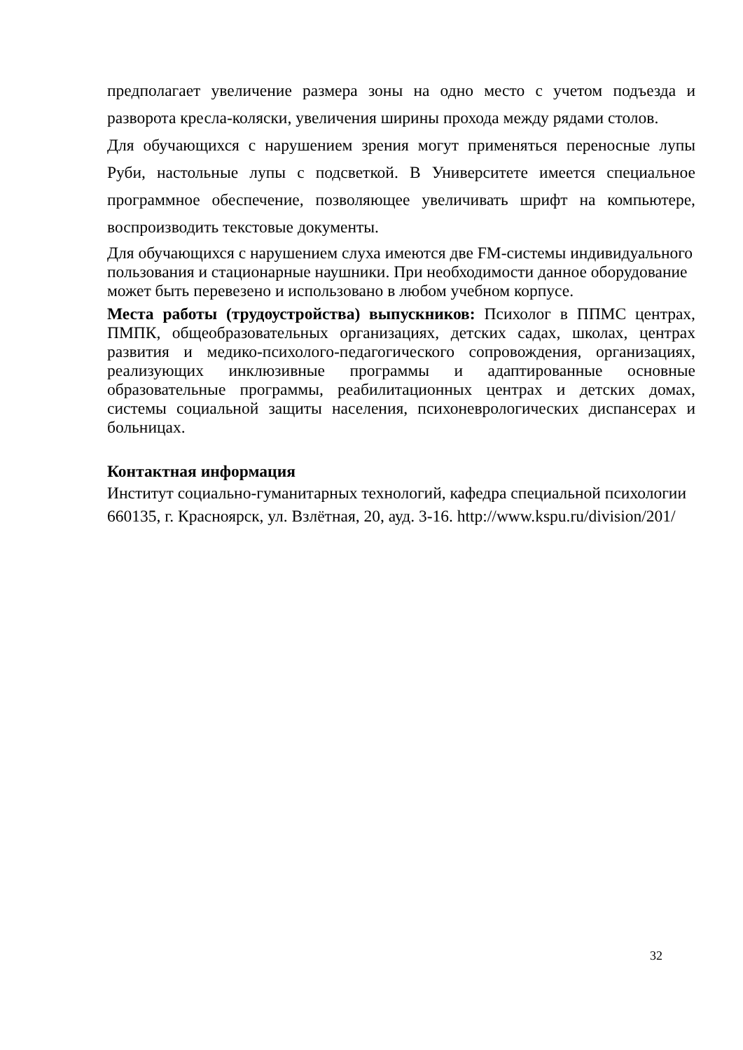предполагает увеличение размера зоны на одно место с учетом подъезда и разворота кресла-коляски, увеличения ширины прохода между рядами столов.
Для обучающихся с нарушением зрения могут применяться переносные лупы Руби, настольные лупы с подсветкой. В Университете имеется специальное программное обеспечение, позволяющее увеличивать шрифт на компьютере, воспроизводить текстовые документы.
Для обучающихся с нарушением слуха имеются две FM-системы индивидуального пользования и стационарные наушники. При необходимости данное оборудование может быть перевезено и использовано в любом учебном корпусе.
Места работы (трудоустройства) выпускников: Психолог в ППМС центрах, ПМПК, общеобразовательных организациях, детских садах, школах, центрах развития и медико-психолого-педагогического сопровождения, организациях, реализующих инклюзивные программы и адаптированные основные образовательные программы, реабилитационных центрах и детских домах, системы социальной защиты населения, психоневрологических диспансерах и больницах.
Контактная информация
Институт социально-гуманитарных технологий, кафедра специальной психологии
660135, г. Красноярск, ул. Взлётная, 20, ауд. 3-16. http://www.kspu.ru/division/201/
32